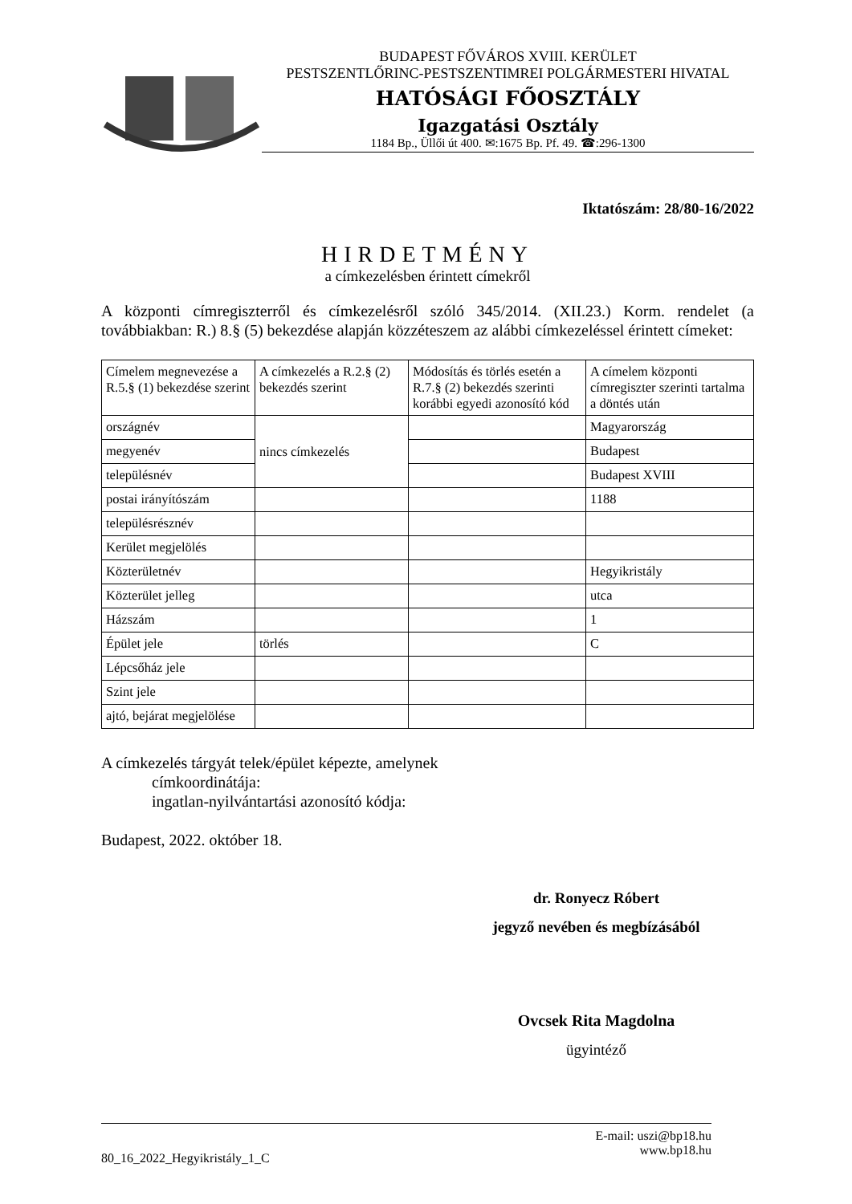BUDAPEST FŐVÁROS XVIII. KERÜLET
PESTSZENTLŐRINC-PESTSZENTIMREI POLGÁRMESTERI HIVATAL
HATÓSÁGI FŐOSZTÁLY
Igazgatási Osztály
1184 Bp., Üllői út 400. ✉:1675 Bp. Pf. 49. ☎:296-1300
Iktatószám: 28/80-16/2022
HIRDETMÉNY
a címkezelésben érintett címekről
A központi címregiszterről és címkezelésről szóló 345/2014. (XII.23.) Korm. rendelet (a továbbiakban: R.) 8.§ (5) bekezdése alapján közzéteszem az alábbi címkezeléssel érintett címeket:
| Címelem megnevezése a R.5.§ (1) bekezdése szerint | A címkezelés a R.2.§ (2) bekezdés szerint | Módosítás és törlés esetén a R.7.§ (2) bekezdés szerinti korábbi egyedi azonosító kód | A címelem központi címregiszter szerinti tartalma a döntés után |
| országnév | nincs címkezelés | | Magyarország |
| megyenév | | | Budapest |
| településnév | | | Budapest XVIII |
| postai irányítószám | | | 1188 |
| településrésznév | | | |
| Kerület megjelölés | | | |
| Közterületnév | | | Hegyikristály |
| Közterület jelleg | | | utca |
| Házszám | | | 1 |
| Épület jele | törlés | | C |
| Lépcsőház jele | | | |
| Szint jele | | | |
| ajtó, bejárat megjelölése | | | |
A címkezelés tárgyát telek/épület képezte, amelynek
címkoordinátája:
ingatlan-nyilvántartási azonosító kódja:
Budapest, 2022. október 18.
dr. Ronyecz Róbert
jegyző nevében és megbízásából
Ovcsek Rita Magdolna
ügyintéző
80_16_2022_Hegyikristály_1_C
E-mail: uszi@bp18.hu
www.bp18.hu